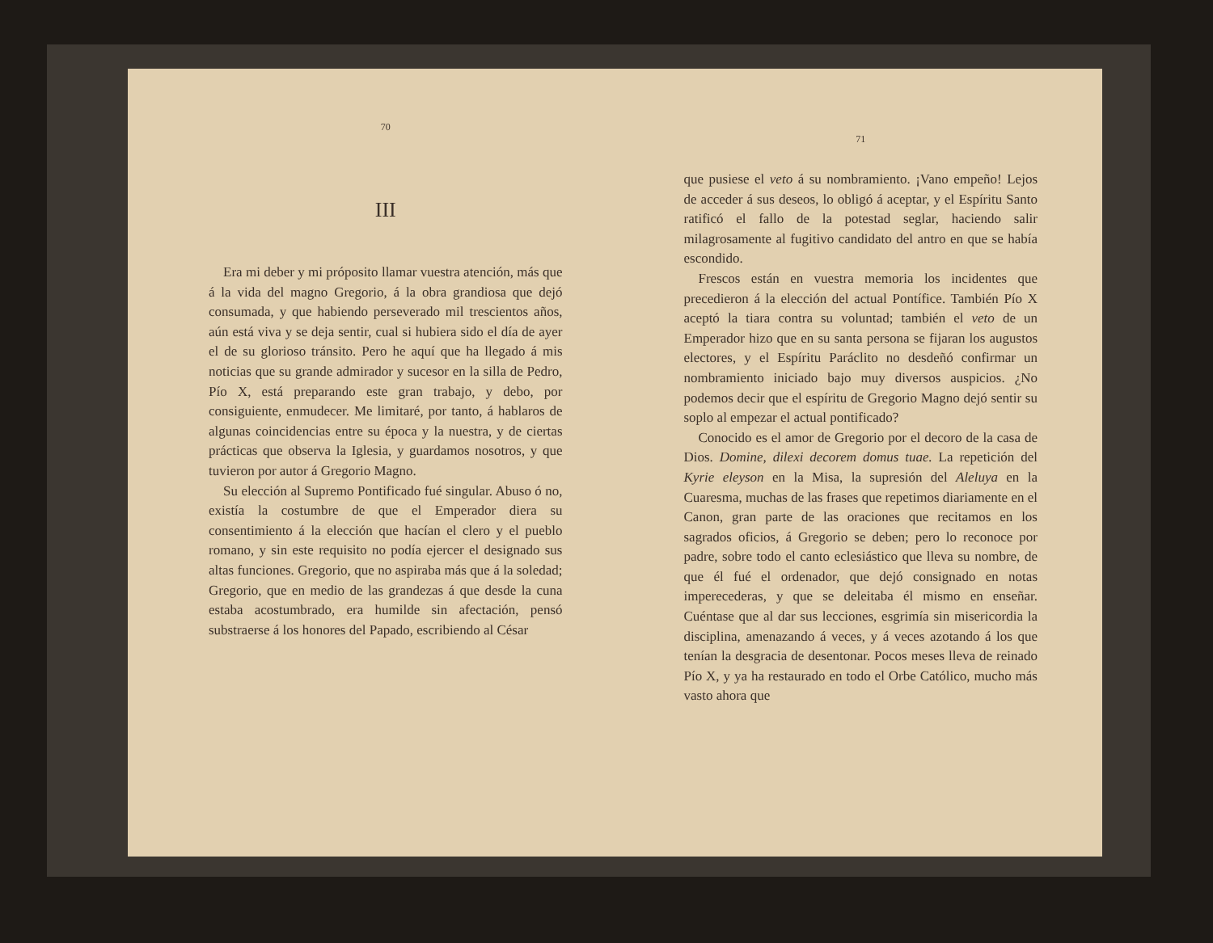70
III
Era mi deber y mi próposito llamar vuestra atención, más que á la vida del magno Gregorio, á la obra grandiosa que dejó consumada, y que habiendo perseverado mil trescientos años, aún está viva y se deja sentir, cual si hubiera sido el día de ayer el de su glorioso tránsito. Pero he aquí que ha llegado á mis noticias que su grande admirador y sucesor en la silla de Pedro, Pío X, está preparando este gran trabajo, y debo, por consiguiente, enmudecer. Me limitaré, por tanto, á hablaros de algunas coincidencias entre su época y la nuestra, y de ciertas prácticas que observa la Iglesia, y guardamos nosotros, y que tuvieron por autor á Gregorio Magno.
Su elección al Supremo Pontificado fué singular. Abuso ó no, existía la costumbre de que el Emperador diera su consentimiento á la elección que hacían el clero y el pueblo romano, y sin este requisito no podía ejercer el designado sus altas funciones. Gregorio, que no aspiraba más que á la soledad; Gregorio, que en medio de las grandezas á que desde la cuna estaba acostumbrado, era humilde sin afectación, pensó substraerse á los honores del Papado, escribiendo al César
71
que pusiese el veto á su nombramiento. ¡Vano empeño! Lejos de acceder á sus deseos, lo obligó á aceptar, y el Espíritu Santo ratificó el fallo de la potestad seglar, haciendo salir milagrosamente al fugitivo candidato del antro en que se había escondido.
Frescos están en vuestra memoria los incidentes que precedieron á la elección del actual Pontífice. También Pío X aceptó la tiara contra su voluntad; también el veto de un Emperador hizo que en su santa persona se fijaran los augustos electores, y el Espíritu Paráclito no desdeñó confirmar un nombramiento iniciado bajo muy diversos auspicios. ¿No podemos decir que el espíritu de Gregorio Magno dejó sentir su soplo al empezar el actual pontificado?
Conocido es el amor de Gregorio por el decoro de la casa de Dios. Domine, dilexi decorem domus tuae. La repetición del Kyrie eleyson en la Misa, la supresión del Aleluya en la Cuaresma, muchas de las frases que repetimos diariamente en el Canon, gran parte de las oraciones que recitamos en los sagrados oficios, á Gregorio se deben; pero lo reconoce por padre, sobre todo el canto eclesiástico que lleva su nombre, de que él fué el ordenador, que dejó consignado en notas imperecederas, y que se deleitaba él mismo en enseñar. Cuéntase que al dar sus lecciones, esgrimía sin misericordia la disciplina, amenazando á veces, y á veces azotando á los que tenían la desgracia de desentonar. Pocos meses lleva de reinado Pío X, y ya ha restaurado en todo el Orbe Católico, mucho más vasto ahora que